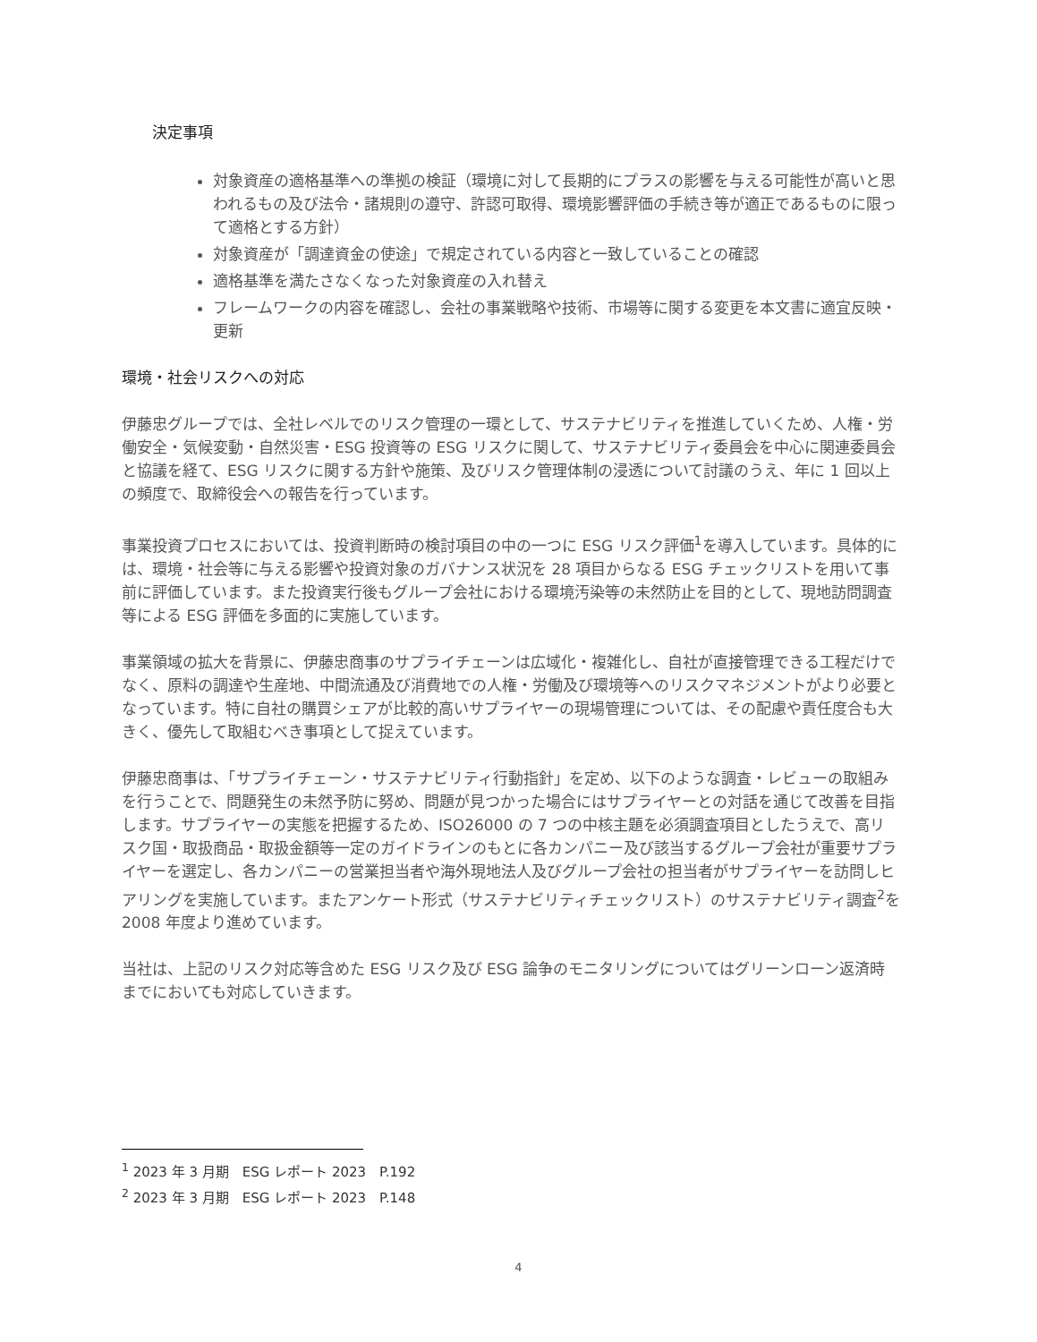決定事項
対象資産の適格基準への準拠の検証（環境に対して長期的にプラスの影響を与える可能性が高いと思われるもの及び法令・諸規則の遵守、許認可取得、環境影響評価の手続き等が適正であるものに限って適格とする方針）
対象資産が「調達資金の使途」で規定されている内容と一致していることの確認
適格基準を満たさなくなった対象資産の入れ替え
フレームワークの内容を確認し、会社の事業戦略や技術、市場等に関する変更を本文書に適宜反映・更新
環境・社会リスクへの対応
伊藤忠グループでは、全社レベルでのリスク管理の一環として、サステナビリティを推進していくため、人権・労働安全・気候変動・自然災害・ESG 投資等の ESG リスクに関して、サステナビリティ委員会を中心に関連委員会と協議を経て、ESG リスクに関する方針や施策、及びリスク管理体制の浸透について討議のうえ、年に 1 回以上の頻度で、取締役会への報告を行っています。
事業投資プロセスにおいては、投資判断時の検討項目の中の一つに ESG リスク評価<sup>1</sup>を導入しています。具体的には、環境・社会等に与える影響や投資対象のガバナンス状況を 28 項目からなる ESG チェックリストを用いて事前に評価しています。また投資実行後もグループ会社における環境汚染等の未然防止を目的として、現地訪問調査等による ESG 評価を多面的に実施しています。
事業領域の拡大を背景に、伊藤忠商事のサプライチェーンは広域化・複雑化し、自社が直接管理できる工程だけでなく、原料の調達や生産地、中間流通及び消費地での人権・労働及び環境等へのリスクマネジメントがより必要となっています。特に自社の購買シェアが比較的高いサプライヤーの現場管理については、その配慮や責任度合も大きく、優先して取組むべき事項として捉えています。
伊藤忠商事は、「サプライチェーン・サステナビリティ行動指針」を定め、以下のような調査・レビューの取組みを行うことで、問題発生の未然予防に努め、問題が見つかった場合にはサプライヤーとの対話を通じて改善を目指します。サプライヤーの実態を把握するため、ISO26000 の 7 つの中核主題を必須調査項目としたうえで、高リスク国・取扱商品・取扱金額等一定のガイドラインのもとに各カンパニー及び該当するグループ会社が重要サプライヤーを選定し、各カンパニーの営業担当者や海外現地法人及びグループ会社の担当者がサプライヤーを訪問しヒアリングを実施しています。またアンケート形式（サステナビリティチェックリスト）のサステナビリティ調査<sup>2</sup>を 2008 年度より進めています。
当社は、上記のリスク対応等含めた ESG リスク及び ESG 論争のモニタリングについてはグリーンローン返済時までにおいても対応していきます。
<sup>1</sup> 2023 年 3 月期　ESG レポート 2023　P.192
<sup>2</sup> 2023 年 3 月期　ESG レポート 2023　P.148
4